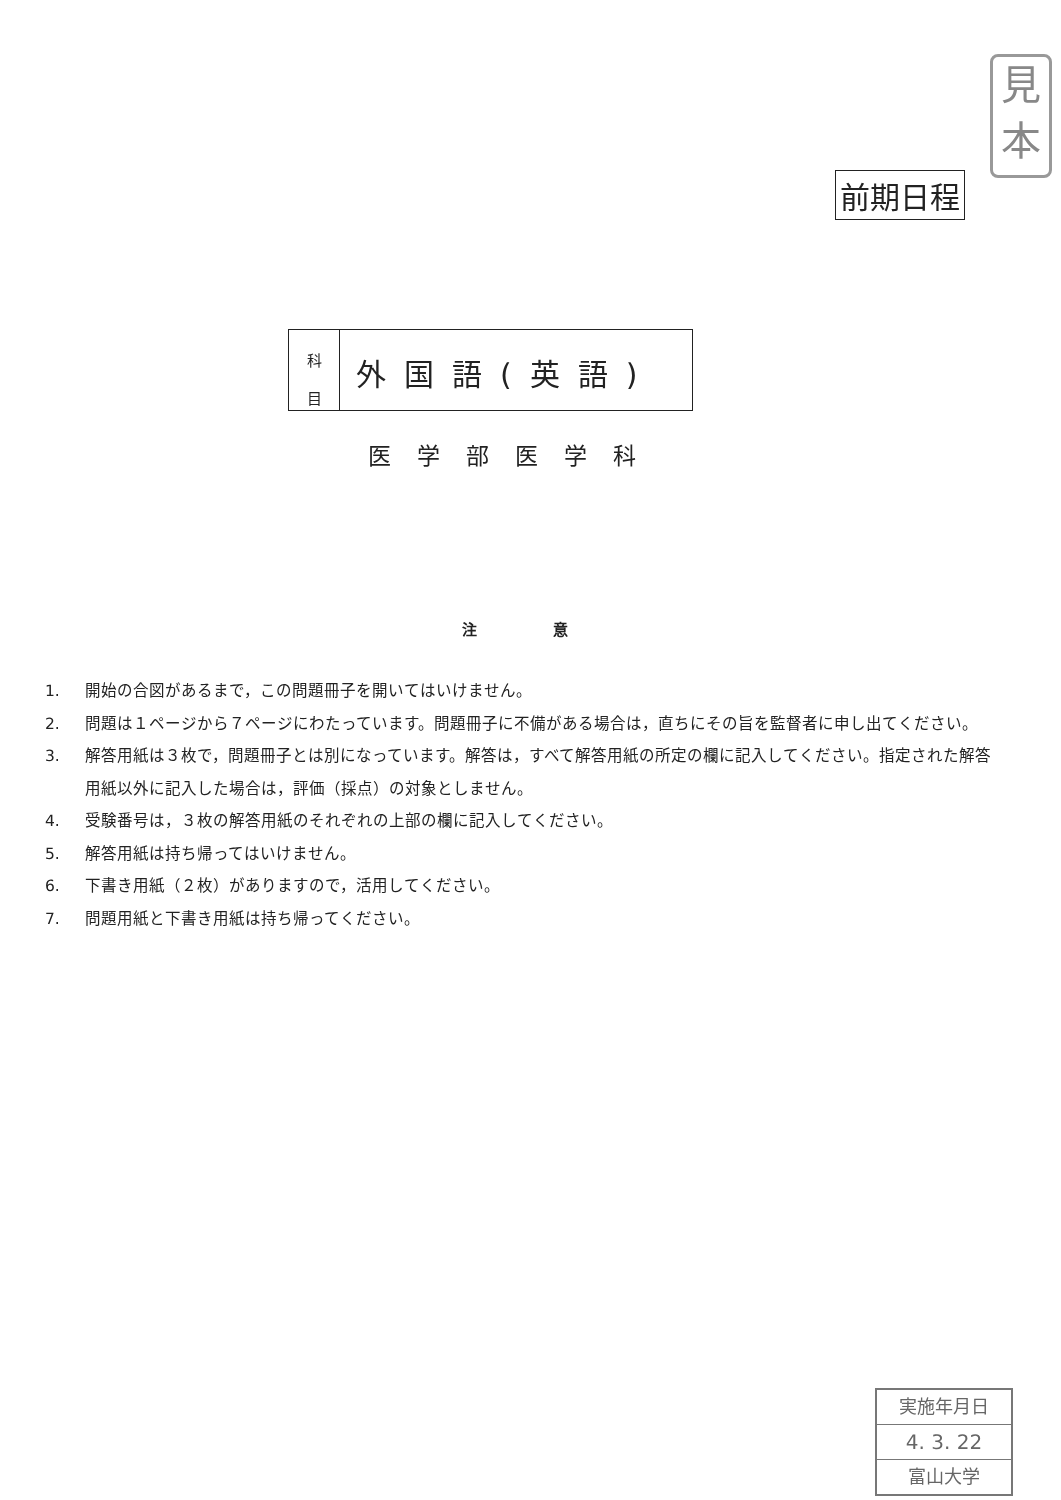見
本
前期日程
科
目
外国語(英語)
医学部医学科
注 意
1. 開始の合図があるまで，この問題冊子を開いてはいけません。
2. 問題は１ページから７ページにわたっています。問題冊子に不備がある場合は，直ちにその旨を監督者に申し出てください。
3. 解答用紙は３枚で，問題冊子とは別になっています。解答は，すべて解答用紙の所定の欄に記入してください。指定された解答用紙以外に記入した場合は，評価（採点）の対象としません。
4. 受験番号は，３枚の解答用紙のそれぞれの上部の欄に記入してください。
5. 解答用紙は持ち帰ってはいけません。
6. 下書き用紙（２枚）がありますので，活用してください。
7. 問題用紙と下書き用紙は持ち帰ってください。
実施年月日
4. 3. 22
富山大学